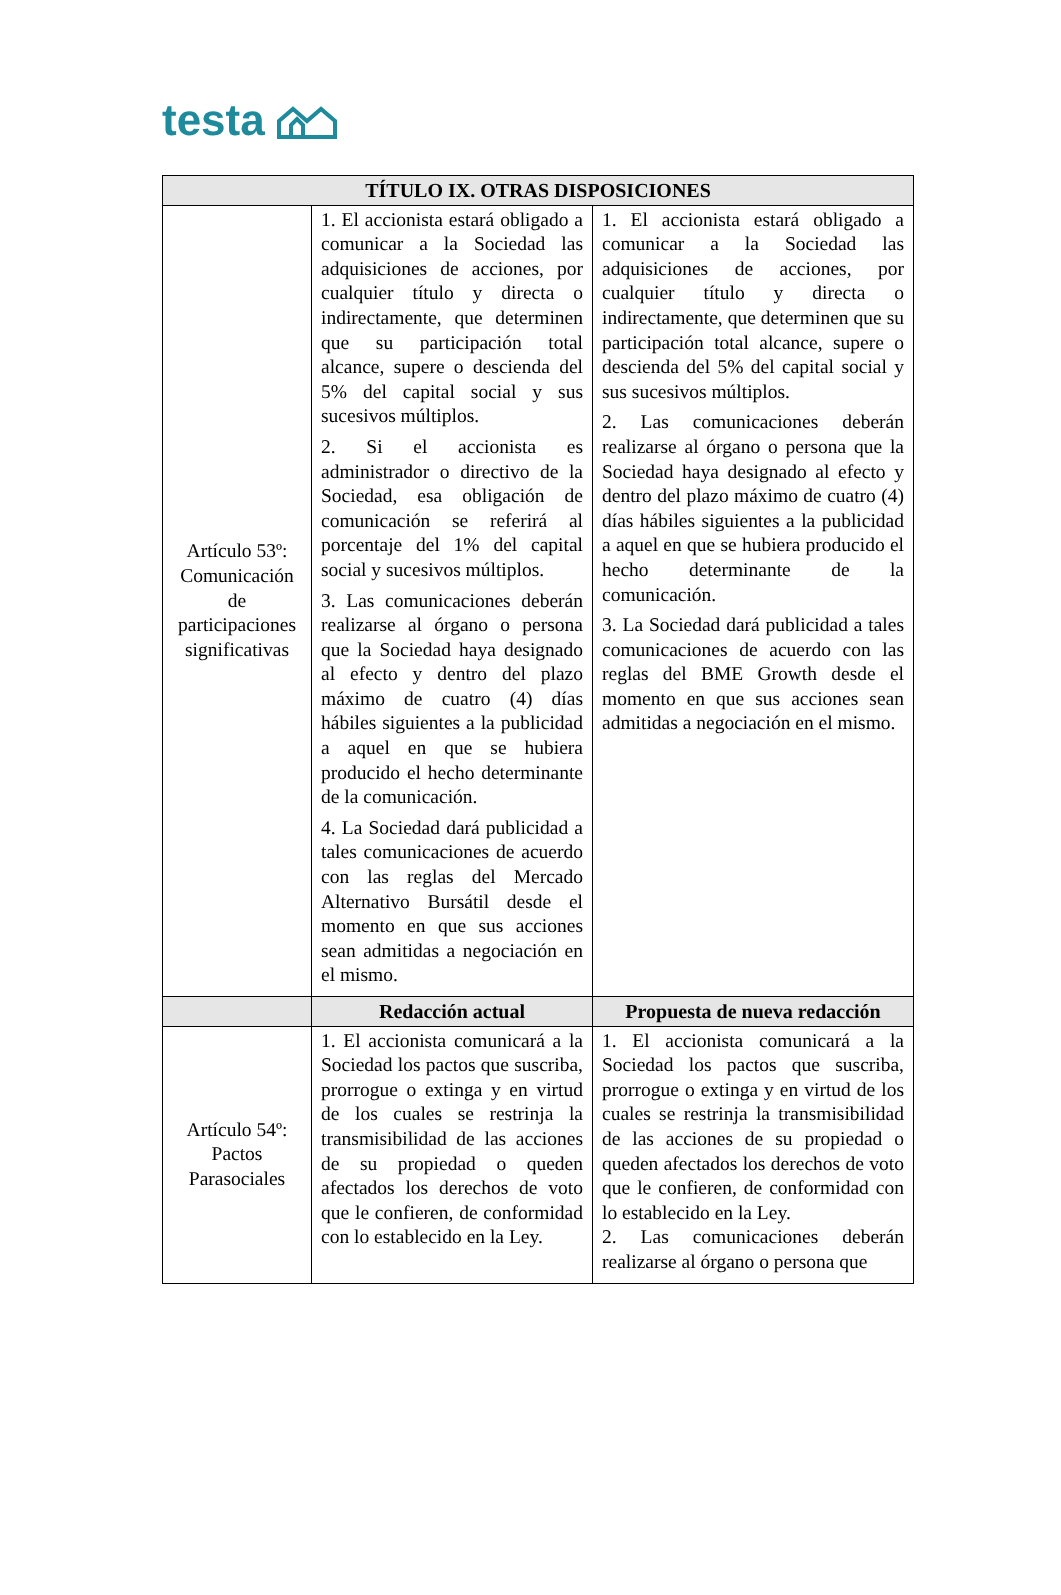testa
| TÍTULO IX. OTRAS DISPOSICIONES | | |
| --- | --- | --- |
| Artículo 53º: Comunicación de participaciones significativas | 1. El accionista estará obligado a comunicar a la Sociedad las adquisiciones de acciones, por cualquier título y directa o indirectamente, que determinen que su participación total alcance, supere o descienda del 5% del capital social y sus sucesivos múltiplos. 2. Si el accionista es administrador o directivo de la Sociedad, esa obligación de comunicación se referirá al porcentaje del 1% del capital social y sucesivos múltiplos. 3. Las comunicaciones deberán realizarse al órgano o persona que la Sociedad haya designado al efecto y dentro del plazo máximo de cuatro (4) días hábiles siguientes a la publicidad a aquel en que se hubiera producido el hecho determinante de la comunicación. 4. La Sociedad dará publicidad a tales comunicaciones de acuerdo con las reglas del Mercado Alternativo Bursátil desde el momento en que sus acciones sean admitidas a negociación en el mismo. | 1. El accionista estará obligado a comunicar a la Sociedad las adquisiciones de acciones, por cualquier título y directa o indirectamente, que determinen que su participación total alcance, supere o descienda del 5% del capital social y sus sucesivos múltiplos. 2. Las comunicaciones deberán realizarse al órgano o persona que la Sociedad haya designado al efecto y dentro del plazo máximo de cuatro (4) días hábiles siguientes a la publicidad a aquel en que se hubiera producido el hecho determinante de la comunicación. 3. La Sociedad dará publicidad a tales comunicaciones de acuerdo con las reglas del BME Growth desde el momento en que sus acciones sean admitidas a negociación en el mismo. |
| | Redacción actual | Propuesta de nueva redacción |
| Artículo 54º: Pactos Parasociales | 1. El accionista comunicará a la Sociedad los pactos que suscriba, prorrogue o extinga y en virtud de los cuales se restrinja la transmisibilidad de las acciones de su propiedad o queden afectados los derechos de voto que le confieren, de conformidad con lo establecido en la Ley. | 1. El accionista comunicará a la Sociedad los pactos que suscriba, prorrogue o extinga y en virtud de los cuales se restrinja la transmisibilidad de las acciones de su propiedad o queden afectados los derechos de voto que le confieren, de conformidad con lo establecido en la Ley. 2. Las comunicaciones deberán realizarse al órgano o persona que |